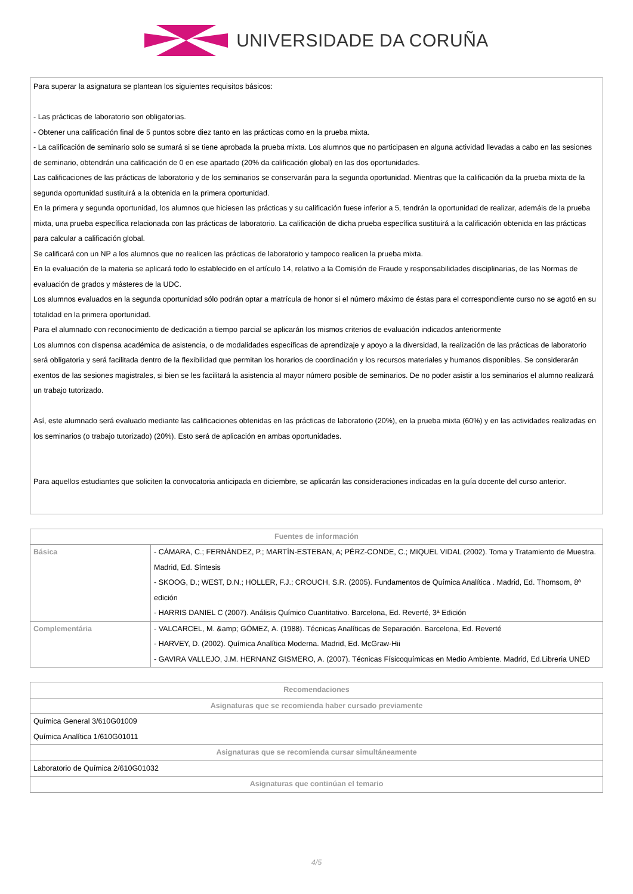UNIVERSIDADE DA CORUÑA
Para superar la asignatura se plantean los siguientes requisitos básicos:
- Las prácticas de laboratorio son obligatorias.
- Obtener una calificación final de 5 puntos sobre diez tanto en las prácticas como en la prueba mixta.
- La calificación de seminario solo se sumará si se tiene aprobada la prueba mixta. Los alumnos que no participasen en alguna actividad llevadas a cabo en las sesiones de seminario, obtendrán una calificación de 0 en ese apartado (20% da calificación global) en las dos oportunidades.
Las calificaciones de las prácticas de laboratorio y de los seminarios se conservarán para la segunda oportunidad. Mientras que la calificación da la prueba mixta de la segunda oportunidad sustituirá a la obtenida en la primera oportunidad.
En la primera y segunda oportunidad, los alumnos que hiciesen las prácticas y su calificación fuese inferior a 5, tendrán la oportunidad de realizar, ademáis de la prueba mixta, una prueba específica relacionada con las prácticas de laboratorio. La calificación de dicha prueba específica sustituirá a la calificación obtenida en las prácticas para calcular a calificación global.
Se calificará con un NP a los alumnos que no realicen las prácticas de laboratorio y tampoco realicen la prueba mixta.
En la evaluación de la materia se aplicará todo lo establecido en el artículo 14, relativo a la Comisión de Fraude y responsabilidades disciplinarias, de las Normas de evaluación de grados y másteres de la UDC.
Los alumnos evaluados en la segunda oportunidad sólo podrán optar a matrícula de honor si el número máximo de éstas para el correspondiente curso no se agotó en su totalidad en la primera oportunidad.
Para el alumnado con reconocimiento de dedicación a tiempo parcial se aplicarán los mismos criterios de evaluación indicados anteriormente
Los alumnos con dispensa académica de asistencia, o de modalidades específicas de aprendizaje y apoyo a la diversidad, la realización de las prácticas de laboratorio será obligatoria y será facilitada dentro de la flexibilidad que permitan los horarios de coordinación y los recursos materiales y humanos disponibles. Se considerarán exentos de las sesiones magistrales, si bien se les facilitará la asistencia al mayor número posible de seminarios. De no poder asistir a los seminarios el alumno realizará un trabajo tutorizado.
Así, este alumnado será evaluado mediante las calificaciones obtenidas en las prácticas de laboratorio (20%), en la prueba mixta (60%) y en las actividades realizadas en los seminarios (o trabajo tutorizado) (20%). Esto será de aplicación en ambas oportunidades.
Para aquellos estudiantes que soliciten la convocatoria anticipada en diciembre, se aplicarán las consideraciones indicadas en la guía docente del curso anterior.
| Fuentes de información | |
| --- | --- |
| Básica | - CÁMARA, C.; FERNÁNDEZ, P.; MARTÍN-ESTEBAN, A; PÉRZ-CONDE, C.; MIQUEL VIDAL (2002). Toma y Tratamiento de Muestra. Madrid, Ed. Síntesis - SKOOG, D.; WEST, D.N.; HOLLER, F.J.; CROUCH, S.R. (2005). Fundamentos de Química Analítica . Madrid, Ed. Thomsom, 8ª edición - HARRIS DANIEL C (2007). Análisis Químico Cuantitativo. Barcelona, Ed. Reverté, 3ª Edición |
| Complementária | - VALCARCEL, M. &amp; GÓMEZ, A. (1988). Técnicas Analíticas de Separación. Barcelona, Ed. Reverté - HARVEY, D. (2002). Química Analítica Moderna. Madrid, Ed. McGraw-Hii - GAVIRA VALLEJO, J.M. HERNANZ GISMERO, A. (2007). Técnicas Físicoquímicas en Medio Ambiente. Madrid, Ed.Libreria UNED |
| Recomendaciones |
| --- |
| Asignaturas que se recomienda haber cursado previamente |
| Química General 3/610G01009 Química Analítica 1/610G01011 |
| Asignaturas que se recomienda cursar simultáneamente |
| Laboratorio de Química 2/610G01032 |
| Asignaturas que continúan el temario |
4/5